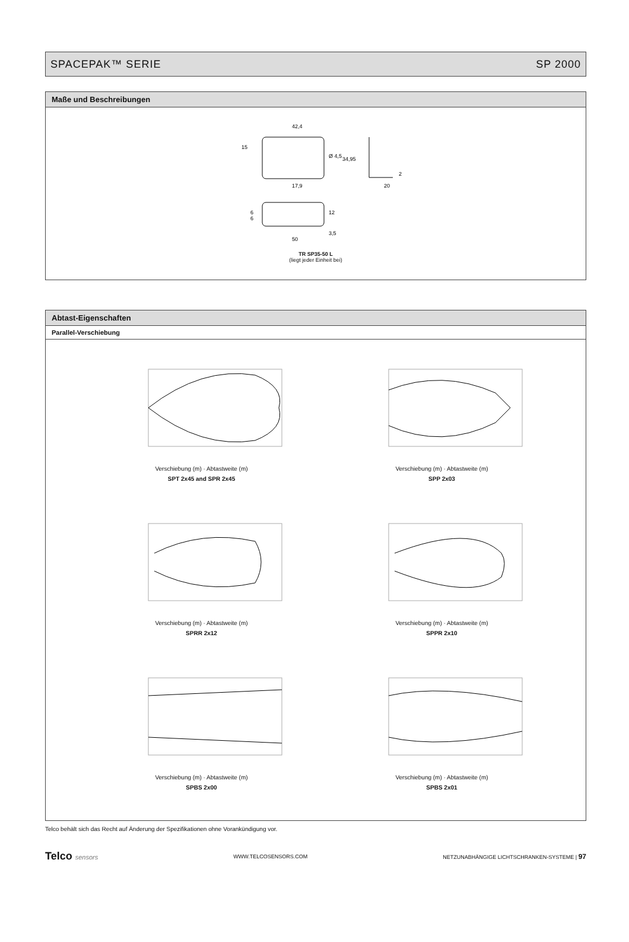SPACEPAK™ SERIE SP 2000
Maße und Beschreibungen
42,4
15
Ø 4,5
17,9
34,95
2
20
6
6
12
3,5
50
TR SP35-50 L
(liegt jeder Einheit bei)
Abtast-Eigenschaften
Parallel-Verschiebung
Verschiebung (m) · Abtastweite (m)
SPT 2x45 and SPR 2x45
Verschiebung (m) · Abtastweite (m)
SPP 2x03
Verschiebung (m) · Abtastweite (m)
SPRR 2x12
Verschiebung (m) · Abtastweite (m)
SPPR 2x10
Verschiebung (m) · Abtastweite (m)
SPBS 2x00
Verschiebung (m) · Abtastweite (m)
SPBS 2x01
Telco behält sich das Recht auf Änderung der Spezifikationen ohne Vorankündigung vor.
Telco sensors WWW.TELCOSENSORS.COM NETZUNABHÄNGIGE LICHTSCHRANKEN-SYSTEME | 97